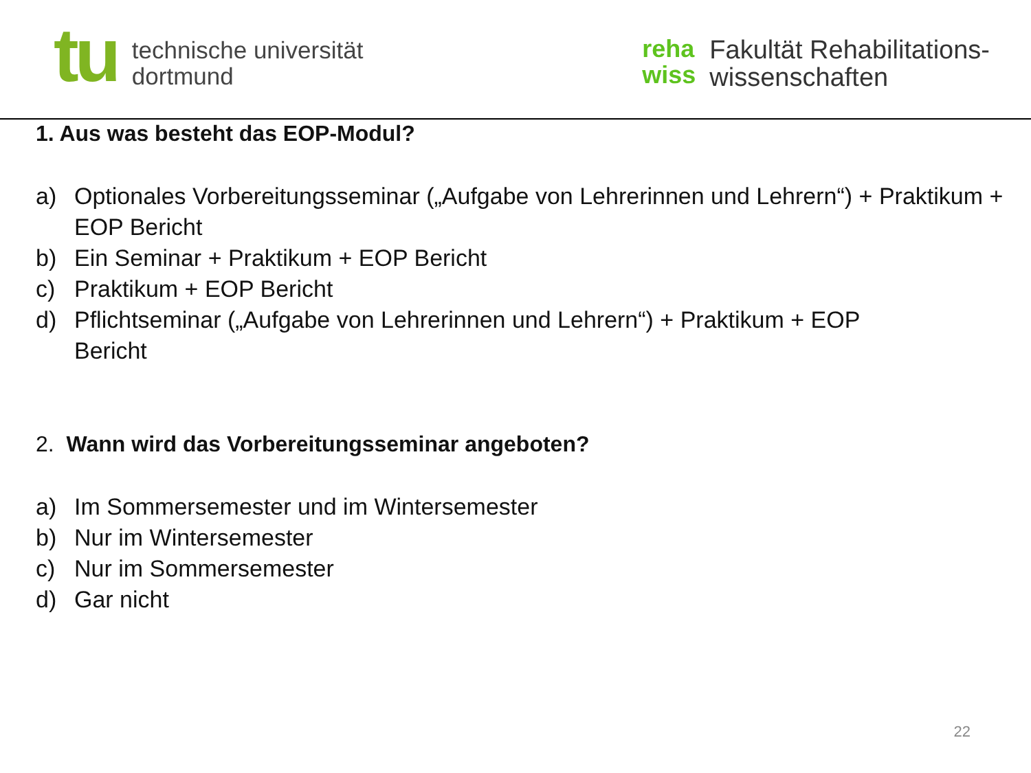tu
technische universität
dortmund
reha
wiss
Fakultät Rehabilitations-
wissenschaften
1. Aus was besteht das EOP-Modul?
a) Optionales Vorbereitungsseminar („Aufgabe von Lehrerinnen und Lehrern“) + Praktikum + EOP Bericht
b) Ein Seminar + Praktikum + EOP Bericht
c) Praktikum + EOP Bericht
d) Pflichtseminar („Aufgabe von Lehrerinnen und Lehrern“) + Praktikum + EOP Bericht
2. Wann wird das Vorbereitungsseminar angeboten?
a) Im Sommersemester und im Wintersemester
b) Nur im Wintersemester
c) Nur im Sommersemester
d) Gar nicht
22